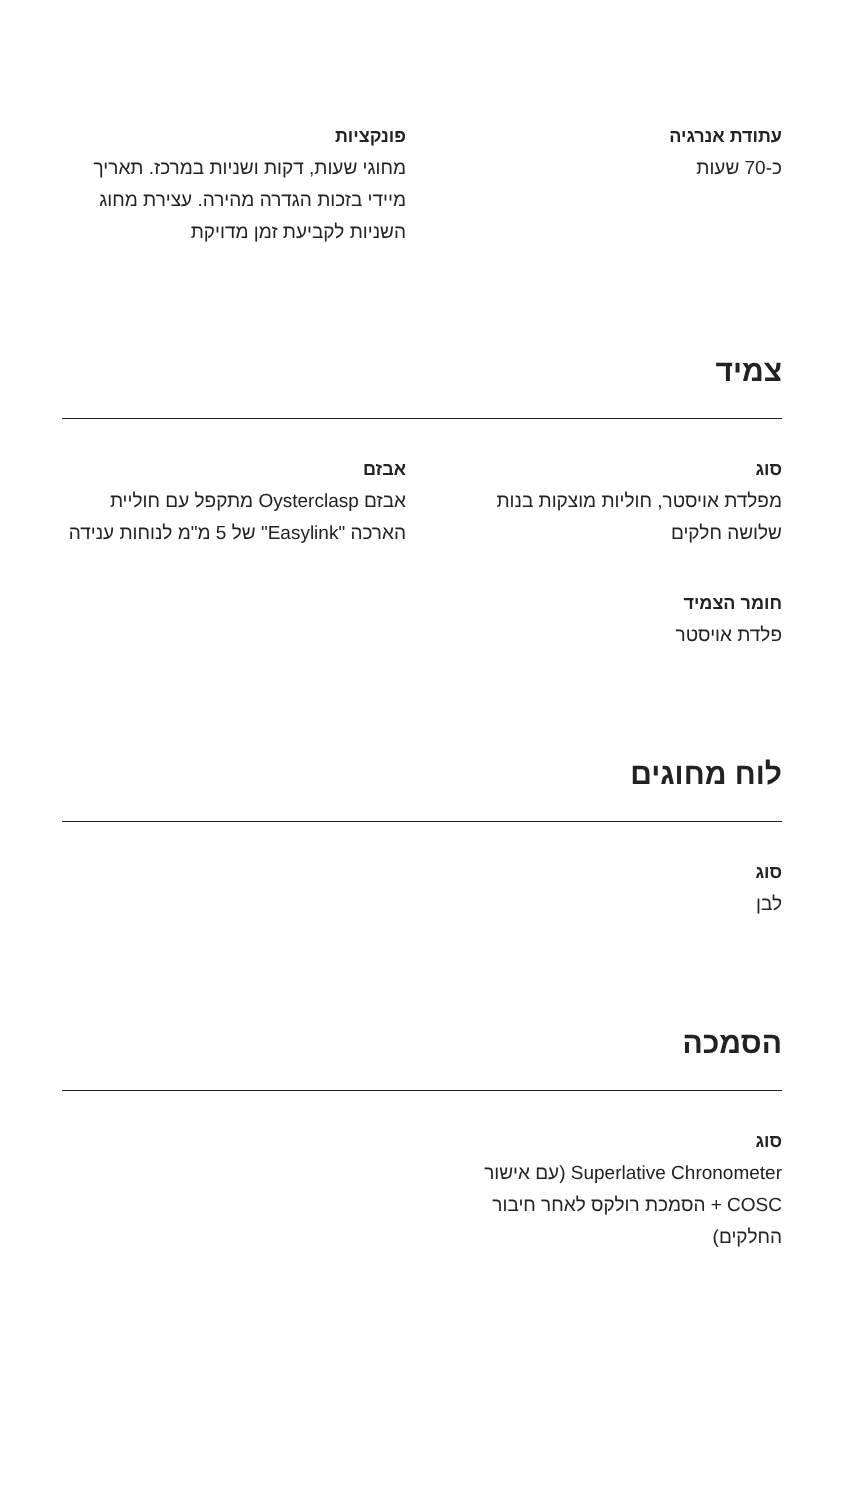עתודת אנרגיה
כ-70 שעות
פונקציות
מחוגי שעות, דקות ושניות במרכז. תאריך מיידי בזכות הגדרה מהירה. עצירת מחוג השניות לקביעת זמן מדויקת
צמיד
סוג
מפלדת אויסטר, חוליות מוצקות בנות שלושה חלקים
חומר הצמיד
פלדת אויסטר
אבזם
אבזם Oysterclasp מתקפל עם חוליית הארכה "Easylink" של 5 מ"מ לנוחות ענידה
לוח מחוגים
סוג
לבן
הסמכה
סוג
Superlative Chronometer (עם אישור COSC + הסמכת רולקס לאחר חיבור החלקים)